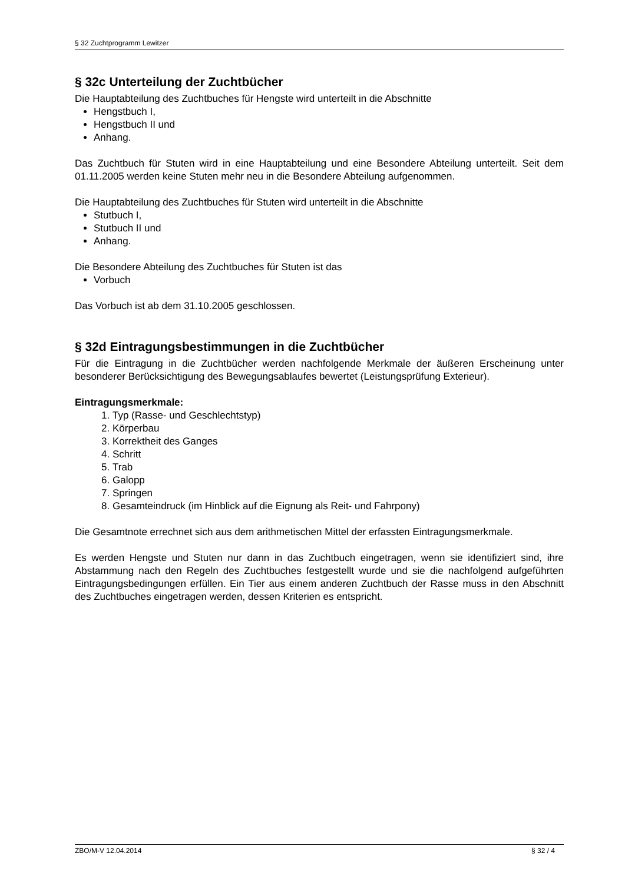§ 32 Zuchtprogramm Lewitzer
§ 32c Unterteilung der Zuchtbücher
Die Hauptabteilung des Zuchtbuches für Hengste wird unterteilt in die Abschnitte
Hengstbuch I,
Hengstbuch II und
Anhang.
Das Zuchtbuch für Stuten wird in eine Hauptabteilung und eine Besondere Abteilung unterteilt. Seit dem 01.11.2005 werden keine Stuten mehr neu in die Besondere Abteilung aufgenommen.
Die Hauptabteilung des Zuchtbuches für Stuten wird unterteilt in die Abschnitte
Stutbuch I,
Stutbuch II und
Anhang.
Die Besondere Abteilung des Zuchtbuches für Stuten ist das
Vorbuch
Das Vorbuch ist ab dem 31.10.2005 geschlossen.
§ 32d Eintragungsbestimmungen in die Zuchtbücher
Für die Eintragung in die Zuchtbücher werden nachfolgende Merkmale der äußeren Erscheinung unter besonderer Berücksichtigung des Bewegungsablaufes bewertet (Leistungsprüfung Exterieur).
Eintragungsmerkmale:
1. Typ (Rasse- und Geschlechtstyp)
2. Körperbau
3. Korrektheit des Ganges
4. Schritt
5. Trab
6. Galopp
7. Springen
8. Gesamteindruck (im Hinblick auf die Eignung als Reit- und Fahrpony)
Die Gesamtnote errechnet sich aus dem arithmetischen Mittel der erfassten Eintragungsmerkmale.
Es werden Hengste und Stuten nur dann in das Zuchtbuch eingetragen, wenn sie identifiziert sind, ihre Abstammung nach den Regeln des Zuchtbuches festgestellt wurde und sie die nachfolgend aufgeführten Eintragungsbedingungen erfüllen. Ein Tier aus einem anderen Zuchtbuch der Rasse muss in den Abschnitt des Zuchtbuches eingetragen werden, dessen Kriterien es entspricht.
ZBO/M-V 12.04.2014 § 32 / 4